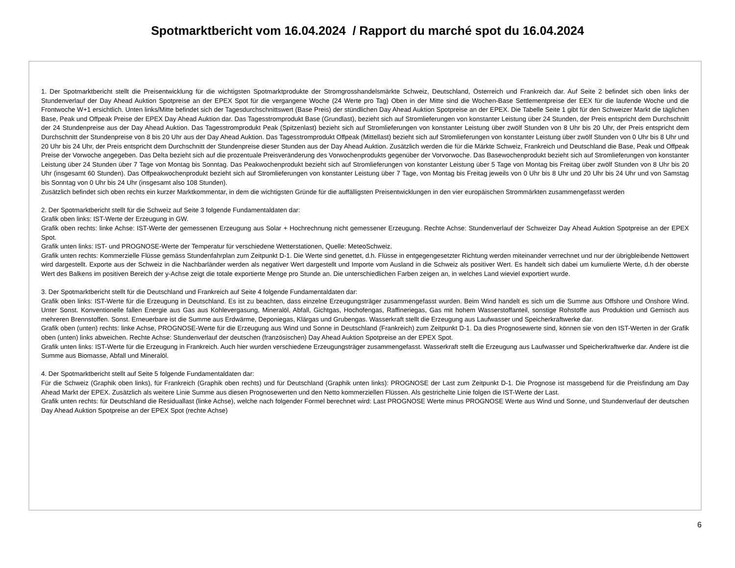Spotmarktbericht vom 16.04.2024 / Rapport du marché spot du 16.04.2024
1. Der Spotmarktbericht stellt die Preisentwicklung für die wichtigsten Spotmarktprodukte der Stromgrosshandelsmärkte Schweiz, Deutschland, Österreich und Frankreich dar. Auf Seite 2 befindet sich oben links der Stundenverlauf der Day Ahead Auktion Spotpreise an der EPEX Spot für die vergangene Woche (24 Werte pro Tag) Oben in der Mitte sind die Wochen-Base Settlementpreise der EEX für die laufende Woche und die Frontwoche W+1 ersichtlich. Unten links/Mitte befindet sich der Tagesdurchschnittswert (Base Preis) der stündlichen Day Ahead Auktion Spotpreise an der EPEX. Die Tabelle Seite 1 gibt für den Schweizer Markt die täglichen Base, Peak und Offpeak Preise der EPEX Day Ahead Auktion dar. Das Tagesstromprodukt Base (Grundlast), bezieht sich auf Stromlieferungen von konstanter Leistung über 24 Stunden, der Preis entspricht dem Durchschnitt der 24 Stundenpreise aus der Day Ahead Auktion. Das Tagesstromprodukt Peak (Spitzenlast) bezieht sich auf Stromlieferungen von konstanter Leistung über zwölf Stunden von 8 Uhr bis 20 Uhr, der Preis entspricht dem Durchschnitt der Stundenpreise von 8 bis 20 Uhr aus der Day Ahead Auktion. Das Tagesstromprodukt Offpeak (Mittellast) bezieht sich auf Stromlieferungen von konstanter Leistung über zwölf Stunden von 0 Uhr bis 8 Uhr und 20 Uhr bis 24 Uhr, der Preis entspricht dem Durchschnitt der Stundenpreise dieser Stunden aus der Day Ahead Auktion. Zusätzlich werden die für die Märkte Schweiz, Frankreich und Deutschland die Base, Peak und Offpeak Preise der Vorwoche angegeben. Das Delta bezieht sich auf die prozentuale Preisveränderung des Vorwochenprodukts gegenüber der Vorvorwoche. Das Basewochenprodukt bezieht sich auf Stromlieferungen von konstanter Leistung über 24 Stunden über 7 Tage von Montag bis Sonntag. Das Peakwochenprodukt bezieht sich auf Stromlieferungen von konstanter Leistung über 5 Tage von Montag bis Freitag über zwölf Stunden von 8 Uhr bis 20 Uhr (insgesamt 60 Stunden). Das Offpeakwochenprodukt bezieht sich auf Stromlieferungen von konstanter Leistung über 7 Tage, von Montag bis Freitag jeweils von 0 Uhr bis 8 Uhr und 20 Uhr bis 24 Uhr und von Samstag bis Sonntag von 0 Uhr bis 24 Uhr (insgesamt also 108 Stunden).
Zusätzlich befindet sich oben rechts ein kurzer Marktkommentar, in dem die wichtigsten Gründe für die auffälligsten Preisentwicklungen in den vier europäischen Strommärkten zusammengefasst werden
2. Der Spotmarktbericht stellt für die Schweiz auf Seite 3 folgende Fundamentaldaten dar:
Grafik oben links: IST-Werte der Erzeugung in GW.
Grafik oben rechts: linke Achse: IST-Werte der gemessenen Erzeugung aus Solar + Hochrechnung nicht gemessener Erzeugung. Rechte Achse: Stundenverlauf der Schweizer Day Ahead Auktion Spotpreise an der EPEX Spot.
Grafik unten links: IST- und PROGNOSE-Werte der Temperatur für verschiedene Wetterstationen, Quelle: MeteoSchweiz.
Grafik unten rechts: Kommerzielle Flüsse gemäss Stundenfahrplan zum Zeitpunkt D-1. Die Werte sind genettet, d.h. Flüsse in entgegengesetzter Richtung werden miteinander verrechnet und nur der übrigbleibende Nettowert wird dargestellt. Exporte aus der Schweiz in die Nachbarländer werden als negativer Wert dargestellt und Importe vom Ausland in die Schweiz als positiver Wert. Es handelt sich dabei um kumulierte Werte, d.h der oberste Wert des Balkens im positiven Bereich der y-Achse zeigt die totale exportierte Menge pro Stunde an. Die unterschiedlichen Farben zeigen an, in welches Land wieviel exportiert wurde.
3. Der Spotmarktbericht stellt für die Deutschland und Frankreich auf Seite 4 folgende Fundamentaldaten dar:
Grafik oben links: IST-Werte für die Erzeugung in Deutschland. Es ist zu beachten, dass einzelne Erzeugungsträger zusammengefasst wurden. Beim Wind handelt es sich um die Summe aus Offshore und Onshore Wind. Unter Sonst. Konventionelle fallen Energie aus Gas aus Kohlevergasung, Mineralöl, Abfall, Gichtgas, Hochofengas, Raffineriegas, Gas mit hohem Wasserstoffanteil, sonstige Rohstoffe aus Produktion und Gemisch aus mehreren Brennstoffen. Sonst. Erneuerbare ist die Summe aus Erdwärme, Deponiegas, Klärgas und Grubengas. Wasserkraft stellt die Erzeugung aus Laufwasser und Speicherkraftwerke dar.
Grafik oben (unten) rechts: linke Achse, PROGNOSE-Werte für die Erzeugung aus Wind und Sonne in Deutschland (Frankreich) zum Zeitpunkt D-1. Da dies Prognosewerte sind, können sie von den IST-Werten in der Grafik oben (unten) links abweichen. Rechte Achse: Stundenverlauf der deutschen (französischen) Day Ahead Auktion Spotpreise an der EPEX Spot.
Grafik unten links: IST-Werte für die Erzeugung in Frankreich. Auch hier wurden verschiedene Erzeugungsträger zusammengefasst. Wasserkraft stellt die Erzeugung aus Laufwasser und Speicherkraftwerke dar. Andere ist die Summe aus Biomasse, Abfall und Mineralöl.
4. Der Spotmarktbericht stellt auf Seite 5 folgende Fundamentaldaten dar:
Für die Schweiz (Graphik oben links), für Frankreich (Graphik oben rechts) und für Deutschland (Graphik unten links): PROGNOSE der Last zum Zeitpunkt D-1. Die Prognose ist massgebend für die Preisfindung am Day Ahead Markt der EPEX. Zusätzlich als weitere Linie Summe aus diesen Prognosewerten und den Netto kommerziellen Flüssen. Als gestrichelte Linie folgen die IST-Werte der Last.
Grafik unten rechts: für Deutschland die Residuallast (linke Achse), welche nach folgender Formel berechnet wird: Last PROGNOSE Werte minus PROGNOSE Werte aus Wind und Sonne, und Stundenverlauf der deutschen Day Ahead Auktion Spotpreise an der EPEX Spot (rechte Achse)
6